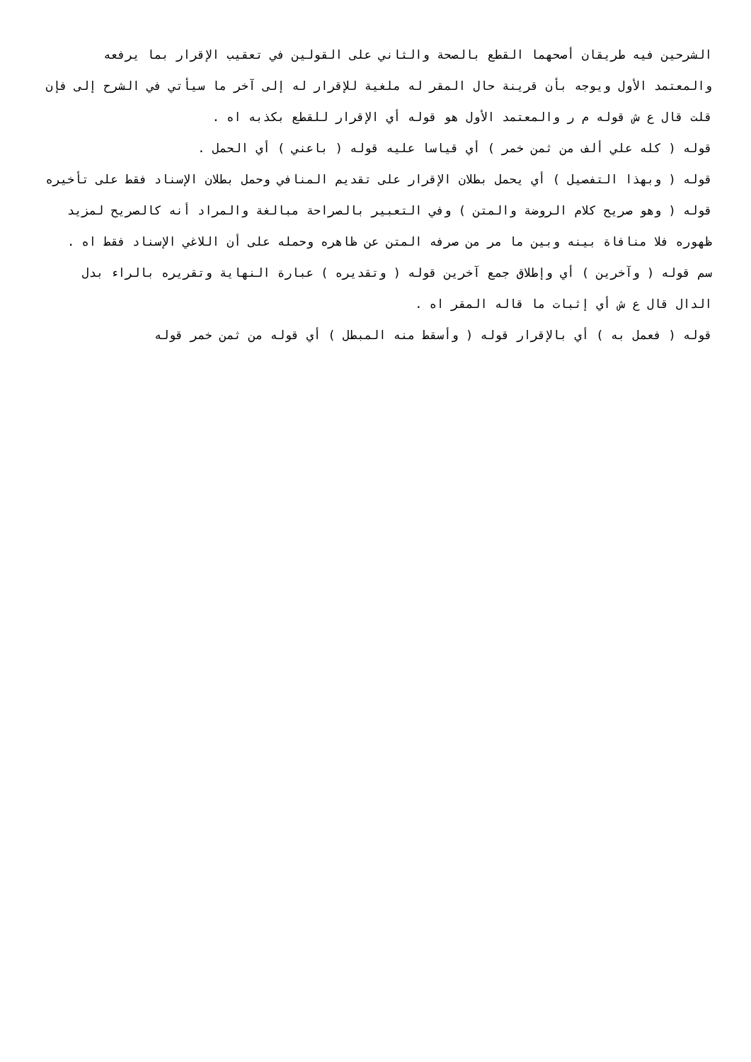الشرحين فيه طريقان أصحهما القطع بالصحة والثاني على القولين في تعقيب الإقرار بما يرفعه والمعتمد الأول ويوجه بأن قرينة حال المقر له ملغية للإقرار له إلى آخر ما سيأتي في الشرح إلى فإن قلت قال ع ش قوله م ر والمعتمد الأول هو قوله أي الإقرار للقطع بكذبه اه .
قوله ( كله علي ألف من ثمن خمر ) أي قياسا عليه قوله ( باعني ) أي الحمل .
قوله ( وبهذا التفصيل ) أي يحمل بطلان الإقرار على تقديم المنافي وحمل بطلان الإسناد فقط على تأخيره قوله ( وهو صريح كلام الروضة والمتن ) وفي التعبير بالصراحة مبالغة والمراد أنه كالصريح لمزيد ظهوره فلا منافاة بينه وبين ما مر من صرفه المتن عن ظاهره وحمله على أن اللاغي الإسناد فقط اه .
سم قوله ( وآخرين ) أي وإطلاق جمع آخرين قوله ( وتقديره ) عبارة النهاية وتقريره بالراء بدل الدال قال ع ش أي إثبات ما قاله المقر اه .
قوله ( فعمل به ) أي بالإقرار قوله ( وأسقط منه المبطل ) أي قوله من ثمن خمر قوله